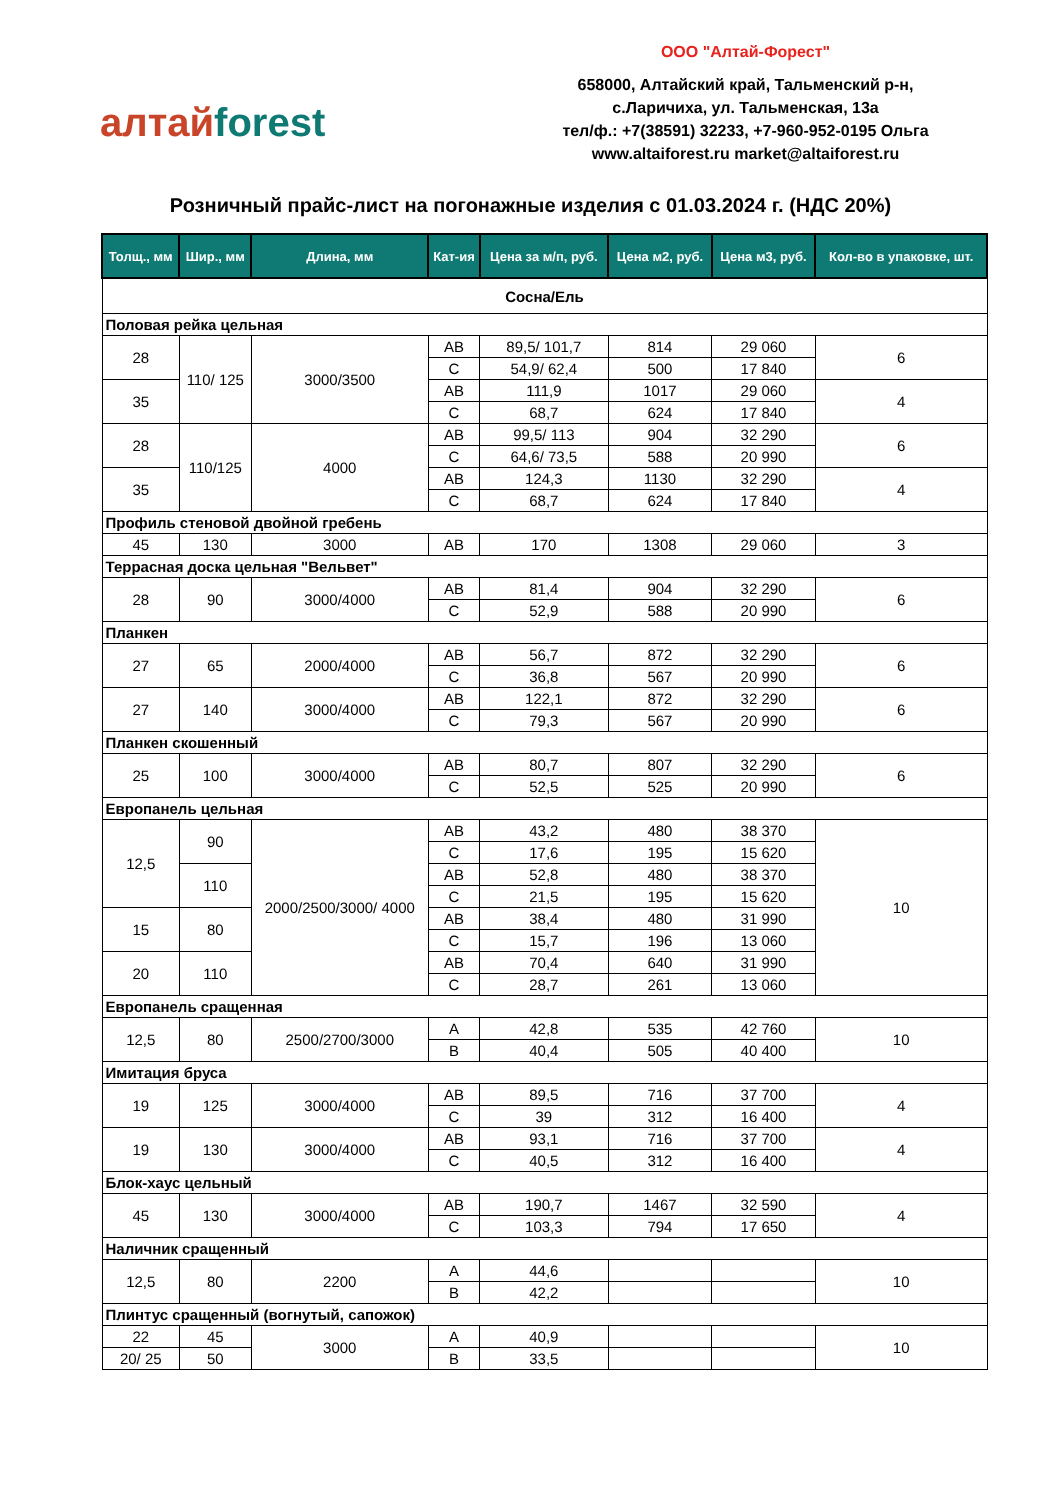алтайforest
ООО "Алтай-Форест"
658000, Алтайский край, Тальменский р-н,
с.Ларичиха, ул. Тальменская, 13а
тел/ф.: +7(38591) 32233, +7-960-952-0195 Ольга
www.altaiforest.ru market@altaiforest.ru
Розничный прайс-лист на погонажные изделия с 01.03.2024 г. (НДС 20%)
| Толщ., мм | Шир., мм | Длина, мм | Кат-ия | Цена за м/п, руб. | Цена м2, руб. | Цена м3, руб. | Кол-во в упаковке, шт. |
| --- | --- | --- | --- | --- | --- | --- | --- |
| Сосна/Ель | | | | | | | |
| Половая рейка цельная | | | | | | | |
| 28 | 110/ 125 | 3000/3500 | АВ | 89,5/ 101,7 | 814 | 29 060 | 6 |
| | | | С | 54,9/ 62,4 | 500 | 17 840 | |
| 35 | | | АВ | 111,9 | 1017 | 29 060 | 4 |
| | | | С | 68,7 | 624 | 17 840 | |
| 28 | 110/125 | 4000 | АВ | 99,5/ 113 | 904 | 32 290 | 6 |
| | | | С | 64,6/ 73,5 | 588 | 20 990 | |
| 35 | | | АВ | 124,3 | 1130 | 32 290 | 4 |
| | | | С | 68,7 | 624 | 17 840 | |
| Профиль стеновой двойной гребень | | | | | | | |
| 45 | 130 | 3000 | АВ | 170 | 1308 | 29 060 | 3 |
| Террасная доска цельная "Вельвет" | | | | | | | |
| 28 | 90 | 3000/4000 | АВ | 81,4 | 904 | 32 290 | 6 |
| | | | С | 52,9 | 588 | 20 990 | |
| Планкен | | | | | | | |
| 27 | 65 | 2000/4000 | АВ | 56,7 | 872 | 32 290 | 6 |
| | | | С | 36,8 | 567 | 20 990 | |
| 27 | 140 | 3000/4000 | АВ | 122,1 | 872 | 32 290 | 6 |
| | | | С | 79,3 | 567 | 20 990 | |
| Планкен скошенный | | | | | | | |
| 25 | 100 | 3000/4000 | АВ | 80,7 | 807 | 32 290 | 6 |
| | | | С | 52,5 | 525 | 20 990 | |
| Европанель цельная | | | | | | | |
| 12,5 | 90 | 2000/2500/3000/ 4000 | АВ | 43,2 | 480 | 38 370 | 10 |
| | | | С | 17,6 | 195 | 15 620 | |
| | 110 | | АВ | 52,8 | 480 | 38 370 | |
| | | | С | 21,5 | 195 | 15 620 | |
| 15 | 80 | | АВ | 38,4 | 480 | 31 990 | |
| | | | С | 15,7 | 196 | 13 060 | |
| 20 | 110 | | АВ | 70,4 | 640 | 31 990 | |
| | | | С | 28,7 | 261 | 13 060 | |
| Европанель сращенная | | | | | | | |
| 12,5 | 80 | 2500/2700/3000 | А | 42,8 | 535 | 42 760 | 10 |
| | | | В | 40,4 | 505 | 40 400 | |
| Имитация бруса | | | | | | | |
| 19 | 125 | 3000/4000 | АВ | 89,5 | 716 | 37 700 | 4 |
| | | | С | 39 | 312 | 16 400 | |
| 19 | 130 | 3000/4000 | АВ | 93,1 | 716 | 37 700 | 4 |
| | | | С | 40,5 | 312 | 16 400 | |
| Блок-хаус цельный | | | | | | | |
| 45 | 130 | 3000/4000 | АВ | 190,7 | 1467 | 32 590 | 4 |
| | | | С | 103,3 | 794 | 17 650 | |
| Наличник сращенный | | | | | | | |
| 12,5 | 80 | 2200 | А | 44,6 | | | 10 |
| | | | В | 42,2 | | | |
| Плинтус сращенный (вогнутый, сапожок) | | | | | | | |
| 22 | 45 | 3000 | А | 40,9 | | | 10 |
| 20/ 25 | 50 | | В | 33,5 | | | |